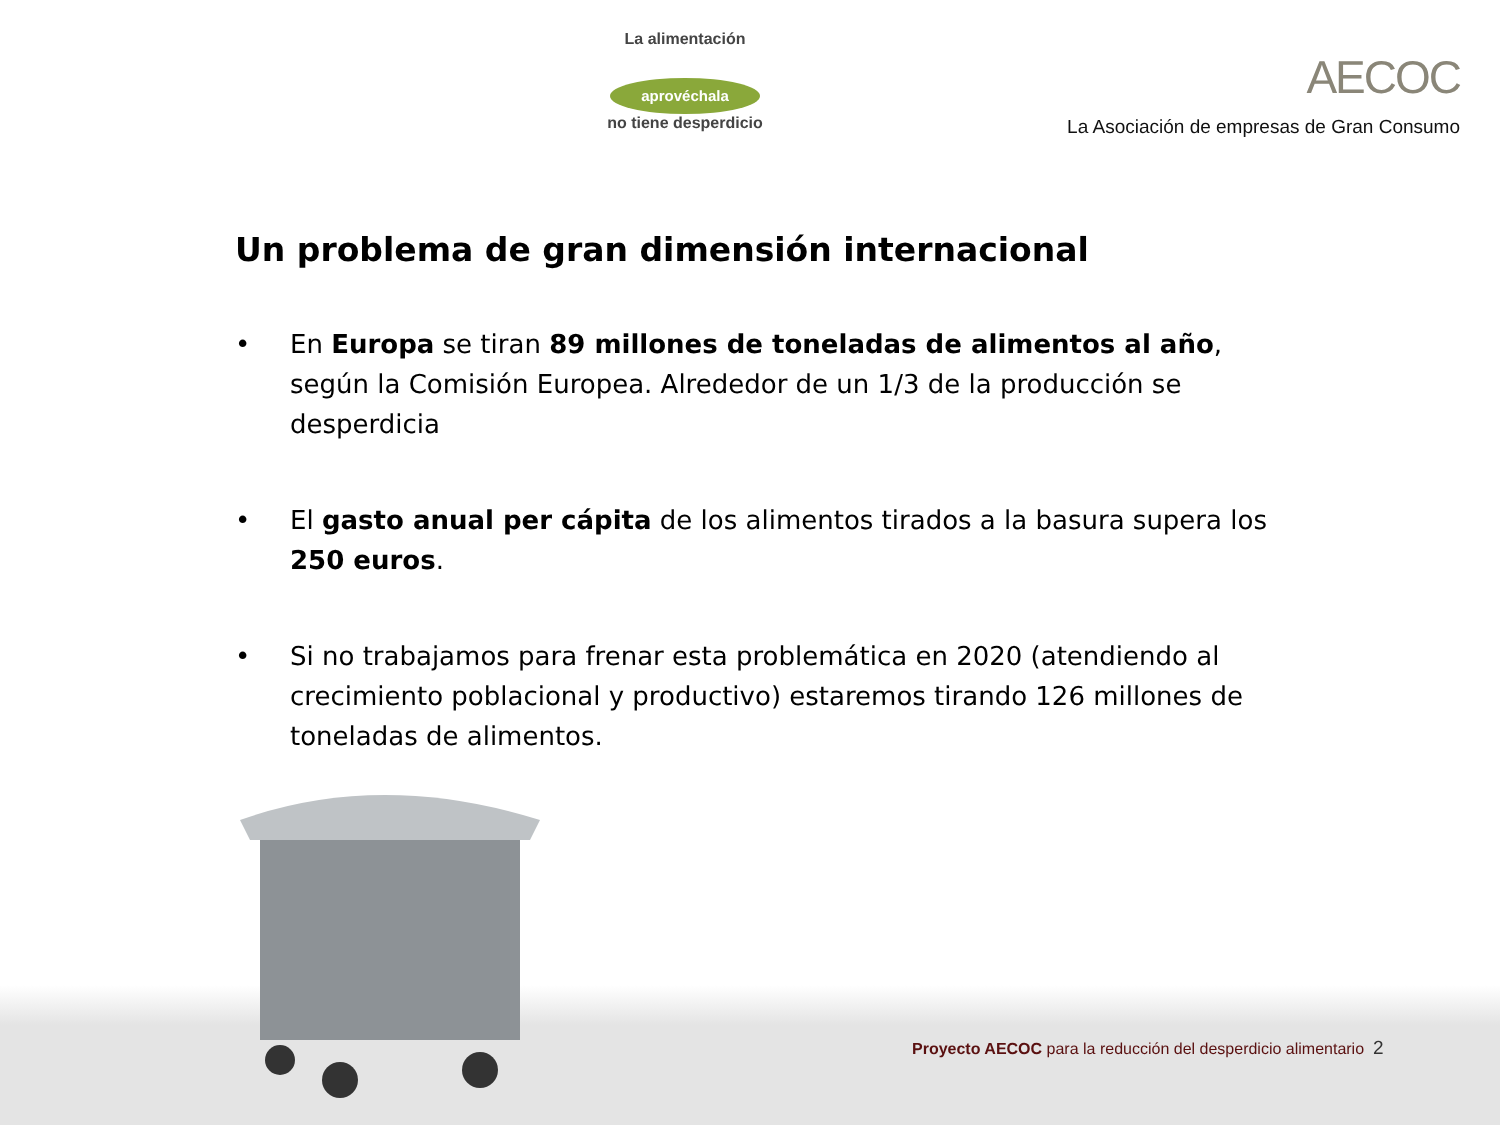La alimentación
aprovéchala
no tiene desperdicio
AECOC
La Asociación de empresas de Gran Consumo
Un problema de gran dimensión internacional
• En Europa se tiran 89 millones de toneladas de alimentos al año, según la Comisión Europea. Alrededor de un 1/3 de la producción se desperdicia
• El gasto anual per cápita de los alimentos tirados a la basura supera los 250 euros.
• Si no trabajamos para frenar esta problemática en 2020 (atendiendo al crecimiento poblacional y productivo) estaremos tirando 126 millones de toneladas de alimentos.
Proyecto AECOC para la reducción del desperdicio alimentario 2